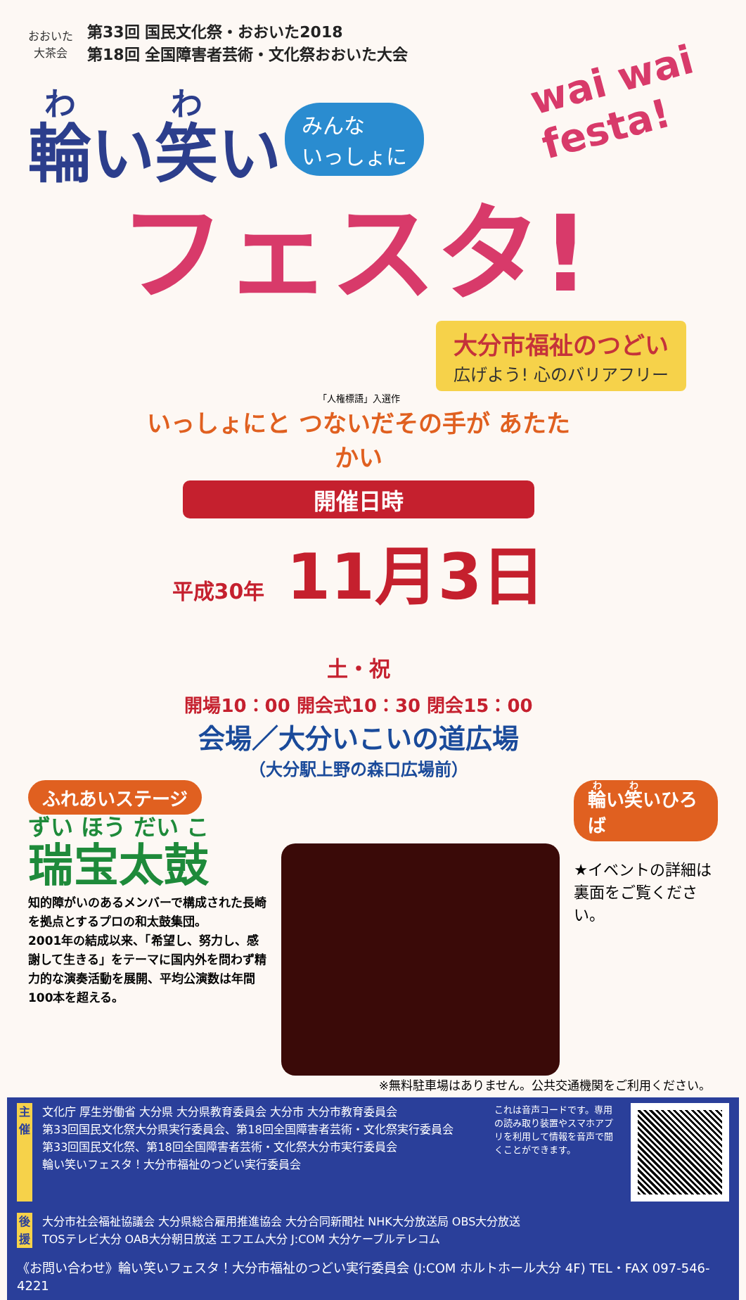おおいた
大茶会
第33回 国民文化祭・おおいた2018
第18回 全国障害者芸術・文化祭おおいた大会
wai wai
festa!
輪い笑い みんな
いっしょに
フェスタ!
大分市福祉のつどい
広げよう! 心のバリアフリー
「人権標語」入選作
いっしょにと つないだその手が あたたかい
開催日時
平成30年 11月3日 土・祝
開場10：00 開会式10：30 閉会15：00
会場／大分いこいの道広場
（大分駅上野の森口広場前）
ふれあいステージ
瑞宝太鼓
知的障がいのあるメンバーで構成された長崎を拠点とするプロの和太鼓集団。
2001年の結成以来、「希望し、努力し、感謝して生きる」をテーマに国内外を問わず精力的な演奏活動を展開、平均公演数は年間100本を超える。
輪い笑いひろば
★イベントの詳細は
裏面をご覧ください。
※無料駐車場はありません。公共交通機関をご利用ください。
主催
文化庁 厚生労働省 大分県 大分県教育委員会 大分市 大分市教育委員会
第33回国民文化祭大分県実行委員会、第18回全国障害者芸術・文化祭実行委員会
第33回国民文化祭、第18回全国障害者芸術・文化祭大分市実行委員会
輪い笑いフェスタ！大分市福祉のつどい実行委員会
これは音声コードです。専用の読み取り装置やスマホアプリを利用して情報を音声で聞くことができます。
後援
大分市社会福祉協議会 大分県総合雇用推進協会 大分合同新聞社 NHK大分放送局 OBS大分放送
TOSテレビ大分 OAB大分朝日放送 エフエム大分 J:COM 大分ケーブルテレコム
《お問い合わせ》輪い笑いフェスタ！大分市福祉のつどい実行委員会 (J:COM ホルトホール大分 4F) TEL・FAX 097-546-4221